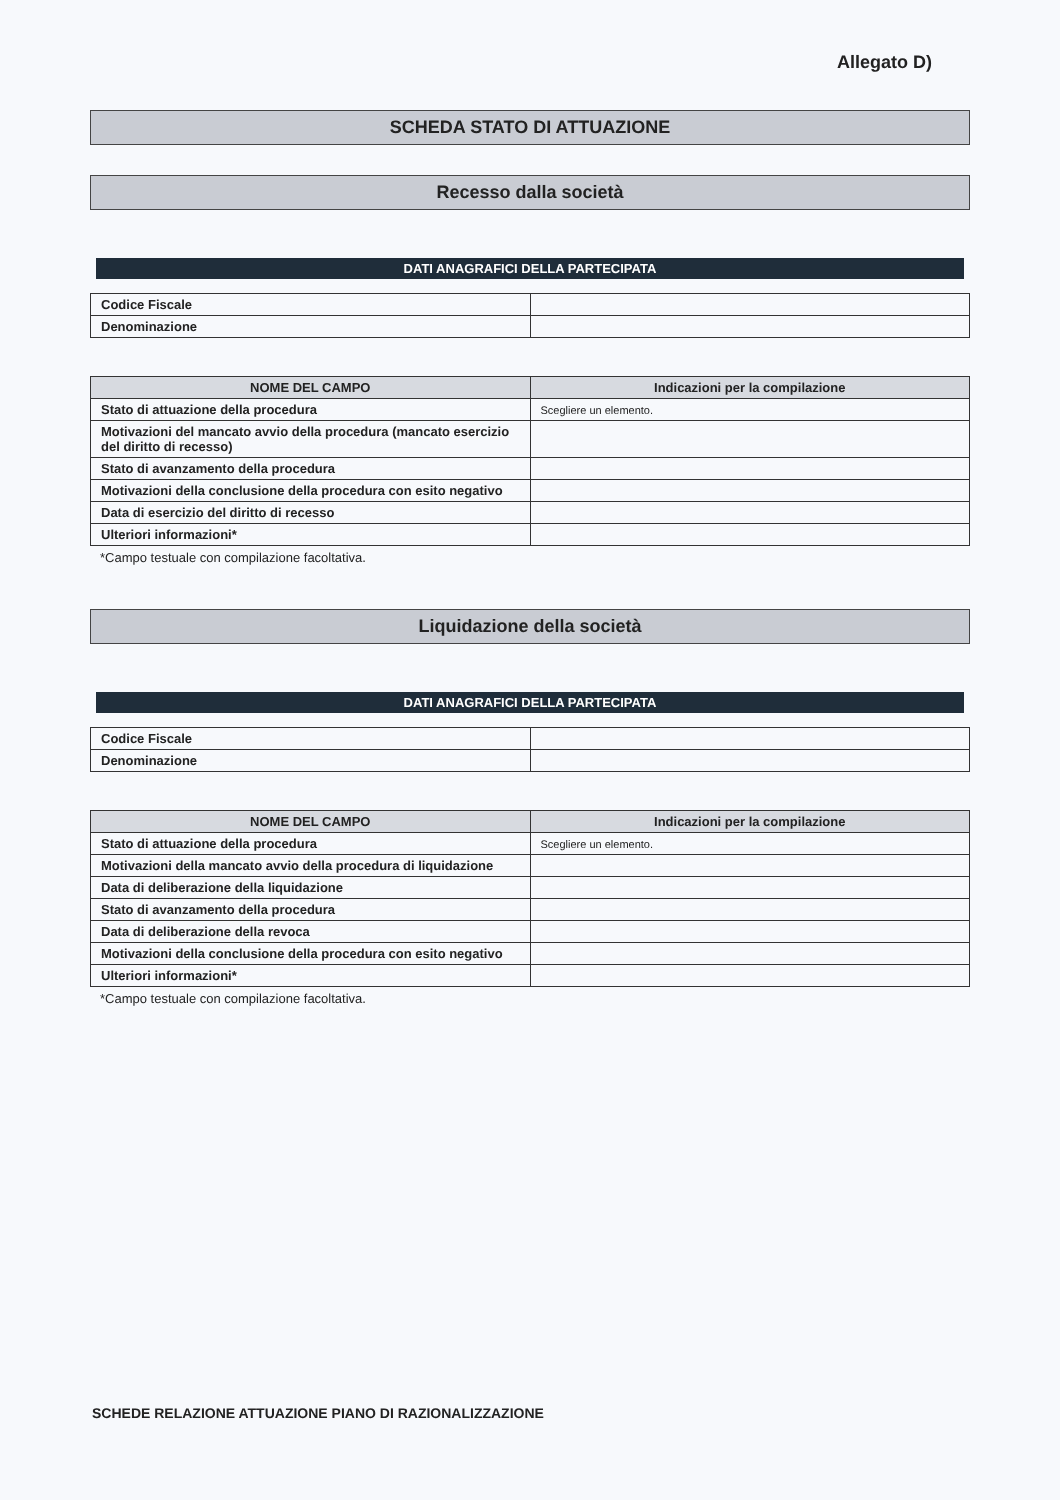Allegato D)
SCHEDA STATO DI ATTUAZIONE
Recesso dalla società
DATI ANAGRAFICI DELLA PARTECIPATA
| Codice Fiscale | |
| Denominazione | |
| NOME DEL CAMPO | Indicazioni per la compilazione |
| --- | --- |
| Stato di attuazione della procedura | Scegliere un elemento. |
| Motivazioni del mancato avvio della procedura (mancato esercizio del diritto di recesso) | |
| Stato di avanzamento della procedura | |
| Motivazioni della conclusione della procedura con esito negativo | |
| Data di esercizio del diritto di recesso | |
| Ulteriori informazioni* | |
*Campo testuale con compilazione facoltativa.
Liquidazione della società
DATI ANAGRAFICI DELLA PARTECIPATA
| Codice Fiscale | |
| Denominazione | |
| NOME DEL CAMPO | Indicazioni per la compilazione |
| --- | --- |
| Stato di attuazione della procedura | Scegliere un elemento. |
| Motivazioni della mancato avvio della procedura di liquidazione | |
| Data di deliberazione della liquidazione | |
| Stato di avanzamento della procedura | |
| Data di deliberazione della revoca | |
| Motivazioni della conclusione della procedura con esito negativo | |
| Ulteriori informazioni* | |
*Campo testuale con compilazione facoltativa.
SCHEDE RELAZIONE ATTUAZIONE PIANO DI RAZIONALIZZAZIONE